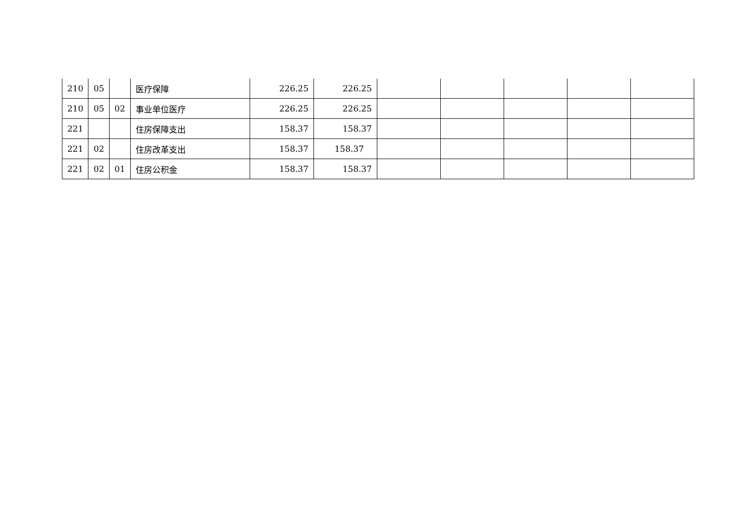| 210 | 05 | | 医疗保障 | 226.25 | 226.25 | | | | | |
| 210 | 05 | 02 | 事业单位医疗 | 226.25 | 226.25 | | | | | |
| 221 | | | 住房保障支出 | 158.37 | 158.37 | | | | | |
| 221 | 02 | | 住房改革支出 | 158.37 | 158.37 | | | | | |
| 221 | 02 | 01 | 住房公积金 | 158.37 | 158.37 | | | | | |